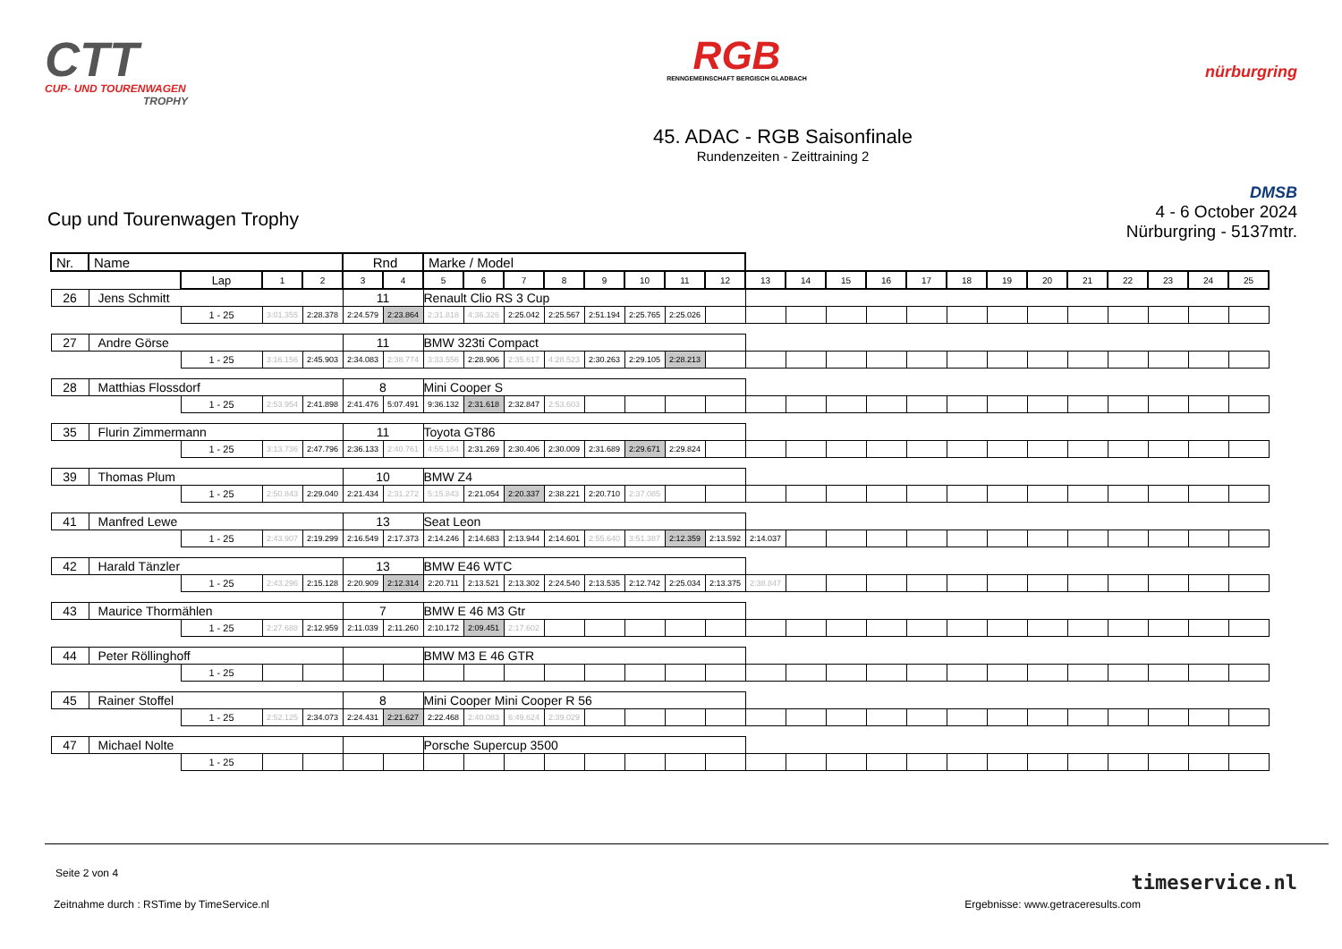CTT
CUP- UND TOURENWAGEN
TROPHY
RGB
RENNGEMEINSCHAFT BERGISCH GLADBACH
nürburgring
45. ADAC - RGB Saisonfinale
Rundenzeiten - Zeittraining 2
Cup und Tourenwagen Trophy
DMSB
4 - 6 October 2024
Nürburgring - 5137mtr.
| Nr. | Name | | | | Rnd | | Marke / Model | | | | | | | | | | | | | | | | | | | | |
| --- | --- | --- | --- | --- | --- | --- | --- | --- | --- | --- | --- | --- | --- | --- | --- | --- | --- | --- | --- | --- | --- | --- | --- | --- | --- | --- | --- |
| | | Lap | 1 | 2 | 3 | 4 | 5 | 6 | 7 | 8 | 9 | 10 | 11 | 12 | 13 | 14 | 15 | 16 | 17 | 18 | 19 | 20 | 21 | 22 | 23 | 24 | 25 |
| 26 | Jens Schmitt | | | | 11 | | Renault Clio RS 3 Cup | | | | | | | | | | | | | | | | | | | | |
| | | 1 - 25 | 3:01.355 | 2:28.378 | 2:24.579 | 2:23.864 | 2:31.818 | 4:36.326 | 2:25.042 | 2:25.567 | 2:51.194 | 2:25.765 | 2:25.026 | | | | | | | | | | | | | | |
| 27 | Andre Görse | | | | 11 | | BMW 323ti Compact | | | | | | | | | | | | | | | | | | | | |
| | | 1 - 25 | 3:16.156 | 2:45.903 | 2:34.083 | 2:38.774 | 3:33.556 | 2:28.906 | 2:35.617 | 4:28.523 | 2:30.263 | 2:29.105 | 2:28.213 | | | | | | | | | | | | | | |
| 28 | Matthias Flossdorf | | | | 8 | | Mini Cooper S | | | | | | | | | | | | | | | | | | | | |
| | | 1 - 25 | 2:53.954 | 2:41.898 | 2:41.476 | 5:07.491 | 9:36.132 | 2:31.618 | 2:32.847 | 2:53.603 | | | | | | | | | | | | | | | | | |
| 35 | Flurin Zimmermann | | | | 11 | | Toyota GT86 | | | | | | | | | | | | | | | | | | | | |
| | | 1 - 25 | 3:13.736 | 2:47.796 | 2:36.133 | 2:40.761 | 4:55.184 | 2:31.269 | 2:30.406 | 2:30.009 | 2:31.689 | 2:29.671 | 2:29.824 | | | | | | | | | | | | | | |
| 39 | Thomas Plum | | | | 10 | | BMW Z4 | | | | | | | | | | | | | | | | | | | | |
| | | 1 - 25 | 2:50.843 | 2:29.040 | 2:21.434 | 2:31.272 | 5:15.843 | 2:21.054 | 2:20.337 | 2:38.221 | 2:20.710 | 2:37.085 | | | | | | | | | | | | | | | |
| 41 | Manfred Lewe | | | | 13 | | Seat Leon | | | | | | | | | | | | | | | | | | | | |
| | | 1 - 25 | 2:43.907 | 2:19.299 | 2:16.549 | 2:17.373 | 2:14.246 | 2:14.683 | 2:13.944 | 2:14.601 | 2:55.640 | 3:51.387 | 2:12.359 | 2:13.592 | 2:14.037 | | | | | | | | | | | | |
| 42 | Harald Tänzler | | | | 13 | | BMW E46 WTC | | | | | | | | | | | | | | | | | | | | |
| | | 1 - 25 | 2:43.296 | 2:15.128 | 2:20.909 | 2:12.314 | 2:20.711 | 2:13.521 | 2:13.302 | 2:24.540 | 2:13.535 | 2:12.742 | 2:25.034 | 2:13.375 | 2:38.847 | | | | | | | | | | | | |
| 43 | Maurice Thormählen | | | | 7 | | BMW E 46 M3 Gtr | | | | | | | | | | | | | | | | | | | | |
| | | 1 - 25 | 2:27.688 | 2:12.959 | 2:11.039 | 2:11.260 | 2:10.172 | 2:09.451 | 2:17.602 | | | | | | | | | | | | | | | | | | |
| 44 | Peter Röllinghoff | | | | | | BMW M3 E 46 GTR | | | | | | | | | | | | | | | | | | | | |
| | | 1 - 25 | | | | | | | | | | | | | | | | | | | | | | | | | |
| 45 | Rainer Stoffel | | | | 8 | | Mini Cooper Mini Cooper R 56 | | | | | | | | | | | | | | | | | | | | |
| | | 1 - 25 | 2:52.125 | 2:34.073 | 2:24.431 | 2:21.627 | 2:22.468 | 2:40.083 | 6:49.624 | 2:39.029 | | | | | | | | | | | | | | | | | |
| 47 | Michael Nolte | | | | | | Porsche Supercup 3500 | | | | | | | | | | | | | | | | | | | | |
| | | 1 - 25 | | | | | | | | | | | | | | | | | | | | | | | | | |
Seite 2 von 4 timeservice.nl
Zeitnahme durch : RSTime by TimeService.nl
Ergebnisse: www.getraceresults.com